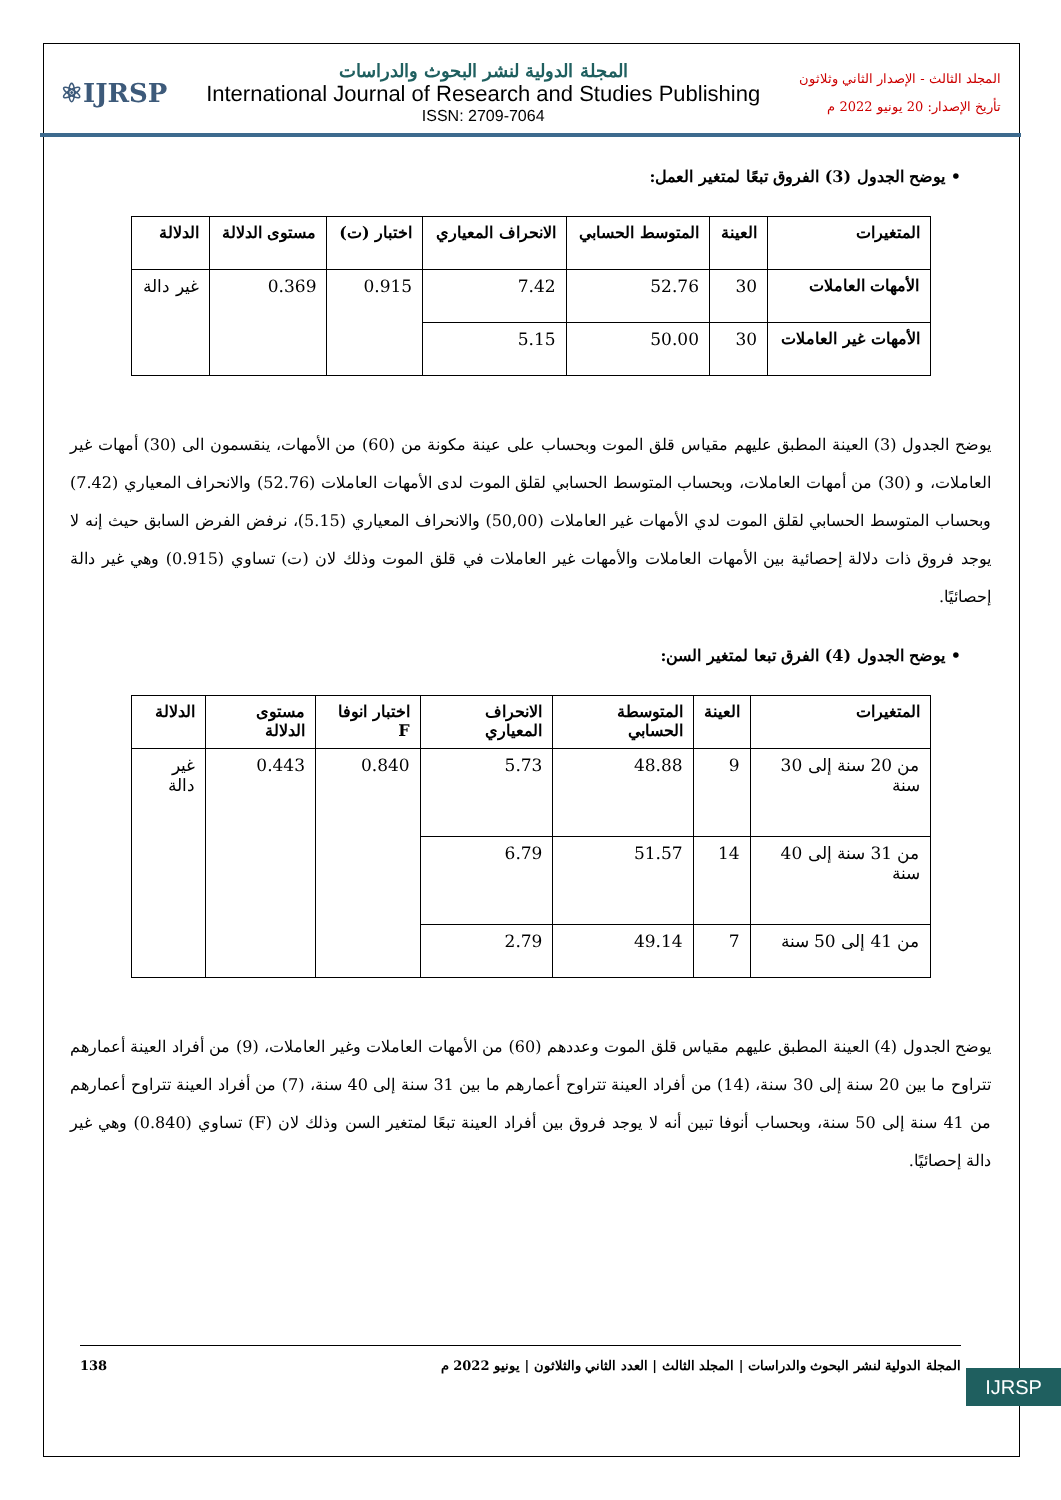المجلد الثالث - الإصدار الثاني وثلاثون
تأريخ الإصدار: 20 يونيو 2022 م
المجلة الدولية لنشر البحوث والدراسات
International Journal of Research and Studies Publishing
ISSN: 2709-7064
⚛IJRSP
• يوضح الجدول (3) الفروق تبعًا لمتغير العمل:
| المتغيرات | العينة | المتوسط الحسابي | الانحراف المعياري | اختبار (ت) | مستوى الدلالة | الدلالة |
| --- | --- | --- | --- | --- | --- | --- |
| الأمهات العاملات | 30 | 52.76 | 7.42 | 0.915 | 0.369 | غير دالة |
| الأمهات غير العاملات | 30 | 50.00 | 5.15 | | | |
يوضح الجدول (3) العينة المطبق عليهم مقياس قلق الموت وبحساب على عينة مكونة من (60) من الأمهات، ينقسمون الى (30) أمهات غير العاملات، و (30) من أمهات العاملات، وبحساب المتوسط الحسابي لقلق الموت لدى الأمهات العاملات (52.76) والانحراف المعياري (7.42) وبحساب المتوسط الحسابي لقلق الموت لدي الأمهات غير العاملات (50,00) والانحراف المعياري (5.15)، نرفض الفرض السابق حيث إنه لا يوجد فروق ذات دلالة إحصائية بين الأمهات العاملات والأمهات غير العاملات في قلق الموت وذلك لان (ت) تساوي (0.915) وهي غير دالة إحصائيًا.
• يوضح الجدول (4) الفرق تبعا لمتغير السن:
| المتغيرات | العينة | المتوسطة الحسابي | الانحراف المعياري | اختبار انوفا F | مستوى الدلالة | الدلالة |
| --- | --- | --- | --- | --- | --- | --- |
| من 20 سنة إلى 30 سنة | 9 | 48.88 | 5.73 | 0.840 | 0.443 | غير دالة |
| من 31 سنة إلى 40 سنة | 14 | 51.57 | 6.79 | | | |
| من 41 إلى 50 سنة | 7 | 49.14 | 2.79 | | | |
يوضح الجدول (4) العينة المطبق عليهم مقياس قلق الموت وعددهم (60) من الأمهات العاملات وغير العاملات، (9) من أفراد العينة أعمارهم تتراوح ما بين 20 سنة إلى 30 سنة، (14) من أفراد العينة تتراوح أعمارهم ما بين 31 سنة إلى 40 سنة، (7) من أفراد العينة تتراوح أعمارهم من 41 سنة إلى 50 سنة، وبحساب أنوفا تبين أنه لا يوجد فروق بين أفراد العينة تبعًا لمتغير السن وذلك لان (F) تساوي (0.840) وهي غير دالة إحصائيًا.
المجلة الدولية لنشر البحوث والدراسات | المجلد الثالث | العدد الثاني والثلاثون | يونيو 2022 م 138
IJRSP